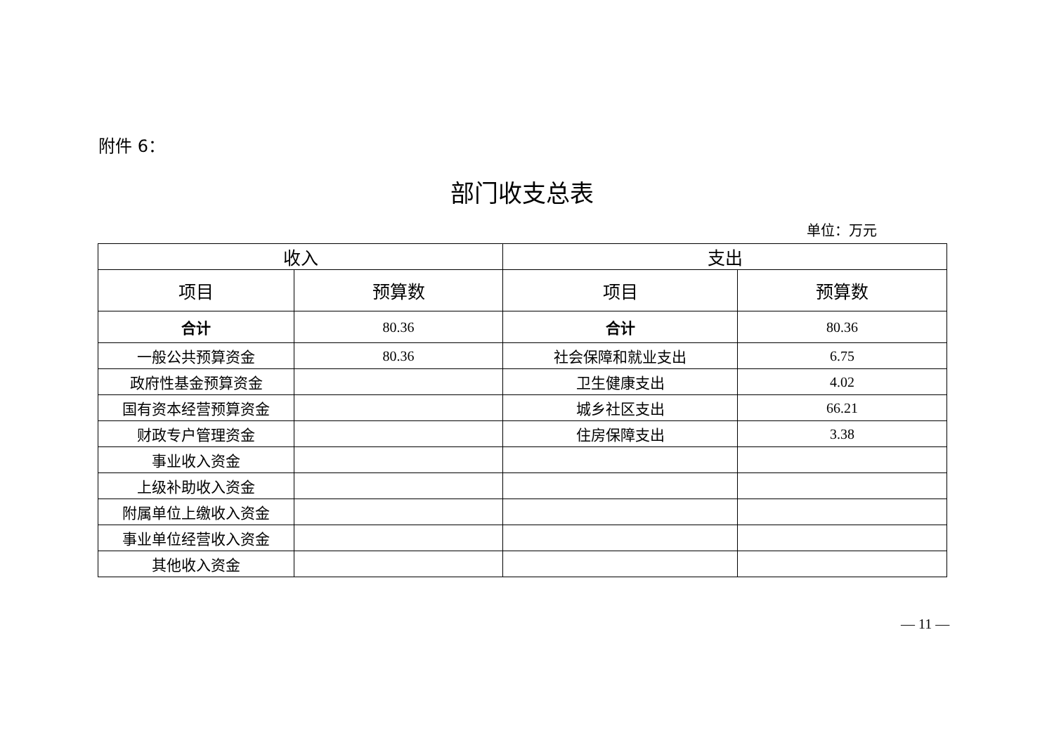附件 6：
部门收支总表
单位：万元
| 收入 | | 支出 | |
| --- | --- | --- | --- |
| 项目 | 预算数 | 项目 | 预算数 |
| 合计 | 80.36 | 合计 | 80.36 |
| 一般公共预算资金 | 80.36 | 社会保障和就业支出 | 6.75 |
| 政府性基金预算资金 | | 卫生健康支出 | 4.02 |
| 国有资本经营预算资金 | | 城乡社区支出 | 66.21 |
| 财政专户管理资金 | | 住房保障支出 | 3.38 |
| 事业收入资金 | | | |
| 上级补助收入资金 | | | |
| 附属单位上缴收入资金 | | | |
| 事业单位经营收入资金 | | | |
| 其他收入资金 | | | |
— 11 —